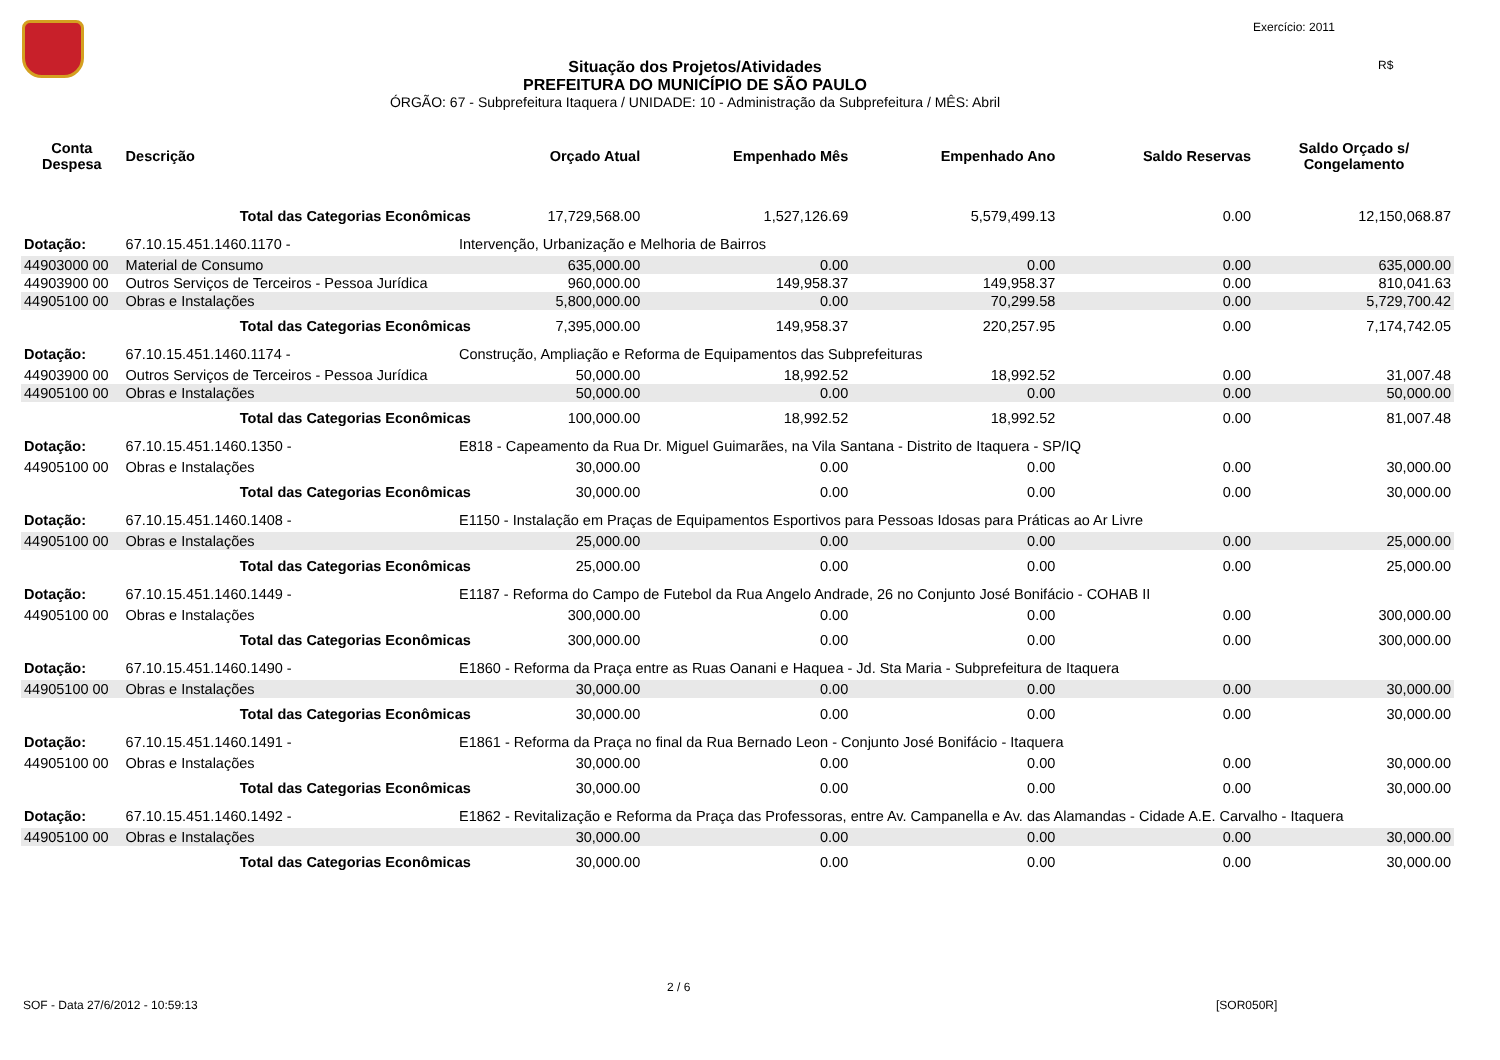Exercício: 2011
R$
Situação dos Projetos/Atividades
PREFEITURA DO MUNICÍPIO DE SÃO PAULO
ÓRGÃO: 67 - Subprefeitura Itaquera / UNIDADE: 10 - Administração da Subprefeitura / MÊS: Abril
| Conta Despesa | Descrição | | Orçado Atual | Empenhado Mês | Empenhado Ano | Saldo Reservas | Saldo Orçado s/ Congelamento |
| --- | --- | --- | --- | --- | --- | --- | --- |
| | Total das Categorias Econômicas | | 17,729,568.00 | 1,527,126.69 | 5,579,499.13 | 0.00 | 12,150,068.87 |
| Dotação: | 67.10.15.451.1460.1170 - | Intervenção, Urbanização e Melhoria de Bairros | | | | | |
| 44903000 00 | Material de Consumo | | 635,000.00 | 0.00 | 0.00 | 0.00 | 635,000.00 |
| 44903900 00 | Outros Serviços de Terceiros - Pessoa Jurídica | | 960,000.00 | 149,958.37 | 149,958.37 | 0.00 | 810,041.63 |
| 44905100 00 | Obras e Instalações | | 5,800,000.00 | 0.00 | 70,299.58 | 0.00 | 5,729,700.42 |
| | Total das Categorias Econômicas | | 7,395,000.00 | 149,958.37 | 220,257.95 | 0.00 | 7,174,742.05 |
| Dotação: | 67.10.15.451.1460.1174 - | Construção, Ampliação e Reforma de Equipamentos das Subprefeituras | | | | | |
| 44903900 00 | Outros Serviços de Terceiros - Pessoa Jurídica | | 50,000.00 | 18,992.52 | 18,992.52 | 0.00 | 31,007.48 |
| 44905100 00 | Obras e Instalações | | 50,000.00 | 0.00 | 0.00 | 0.00 | 50,000.00 |
| | Total das Categorias Econômicas | | 100,000.00 | 18,992.52 | 18,992.52 | 0.00 | 81,007.48 |
| Dotação: | 67.10.15.451.1460.1350 - | E818 - Capeamento da Rua Dr. Miguel Guimarães, na Vila Santana - Distrito de Itaquera - SP/IQ | | | | | |
| 44905100 00 | Obras e Instalações | | 30,000.00 | 0.00 | 0.00 | 0.00 | 30,000.00 |
| | Total das Categorias Econômicas | | 30,000.00 | 0.00 | 0.00 | 0.00 | 30,000.00 |
| Dotação: | 67.10.15.451.1460.1408 - | E1150 - Instalação em Praças de Equipamentos Esportivos para Pessoas Idosas para Práticas ao Ar Livre | | | | | |
| 44905100 00 | Obras e Instalações | | 25,000.00 | 0.00 | 0.00 | 0.00 | 25,000.00 |
| | Total das Categorias Econômicas | | 25,000.00 | 0.00 | 0.00 | 0.00 | 25,000.00 |
| Dotação: | 67.10.15.451.1460.1449 - | E1187 - Reforma do Campo de Futebol da Rua Angelo Andrade, 26 no Conjunto José Bonifácio - COHAB II | | | | | |
| 44905100 00 | Obras e Instalações | | 300,000.00 | 0.00 | 0.00 | 0.00 | 300,000.00 |
| | Total das Categorias Econômicas | | 300,000.00 | 0.00 | 0.00 | 0.00 | 300,000.00 |
| Dotação: | 67.10.15.451.1460.1490 - | E1860 - Reforma da Praça entre as Ruas Oanani e Haquea - Jd. Sta Maria - Subprefeitura de Itaquera | | | | | |
| 44905100 00 | Obras e Instalações | | 30,000.00 | 0.00 | 0.00 | 0.00 | 30,000.00 |
| | Total das Categorias Econômicas | | 30,000.00 | 0.00 | 0.00 | 0.00 | 30,000.00 |
| Dotação: | 67.10.15.451.1460.1491 - | E1861 - Reforma da Praça no final da Rua Bernado Leon - Conjunto José Bonifácio - Itaquera | | | | | |
| 44905100 00 | Obras e Instalações | | 30,000.00 | 0.00 | 0.00 | 0.00 | 30,000.00 |
| | Total das Categorias Econômicas | | 30,000.00 | 0.00 | 0.00 | 0.00 | 30,000.00 |
| Dotação: | 67.10.15.451.1460.1492 - | E1862 - Revitalização e Reforma da Praça das Professoras, entre Av. Campanella e Av. das Alamandas - Cidade A.E. Carvalho - Itaquera | | | | | |
| 44905100 00 | Obras e Instalações | | 30,000.00 | 0.00 | 0.00 | 0.00 | 30,000.00 |
| | Total das Categorias Econômicas | | 30,000.00 | 0.00 | 0.00 | 0.00 | 30,000.00 |
2 / 6
SOF - Data 27/6/2012 - 10:59:13
[SOR050R]